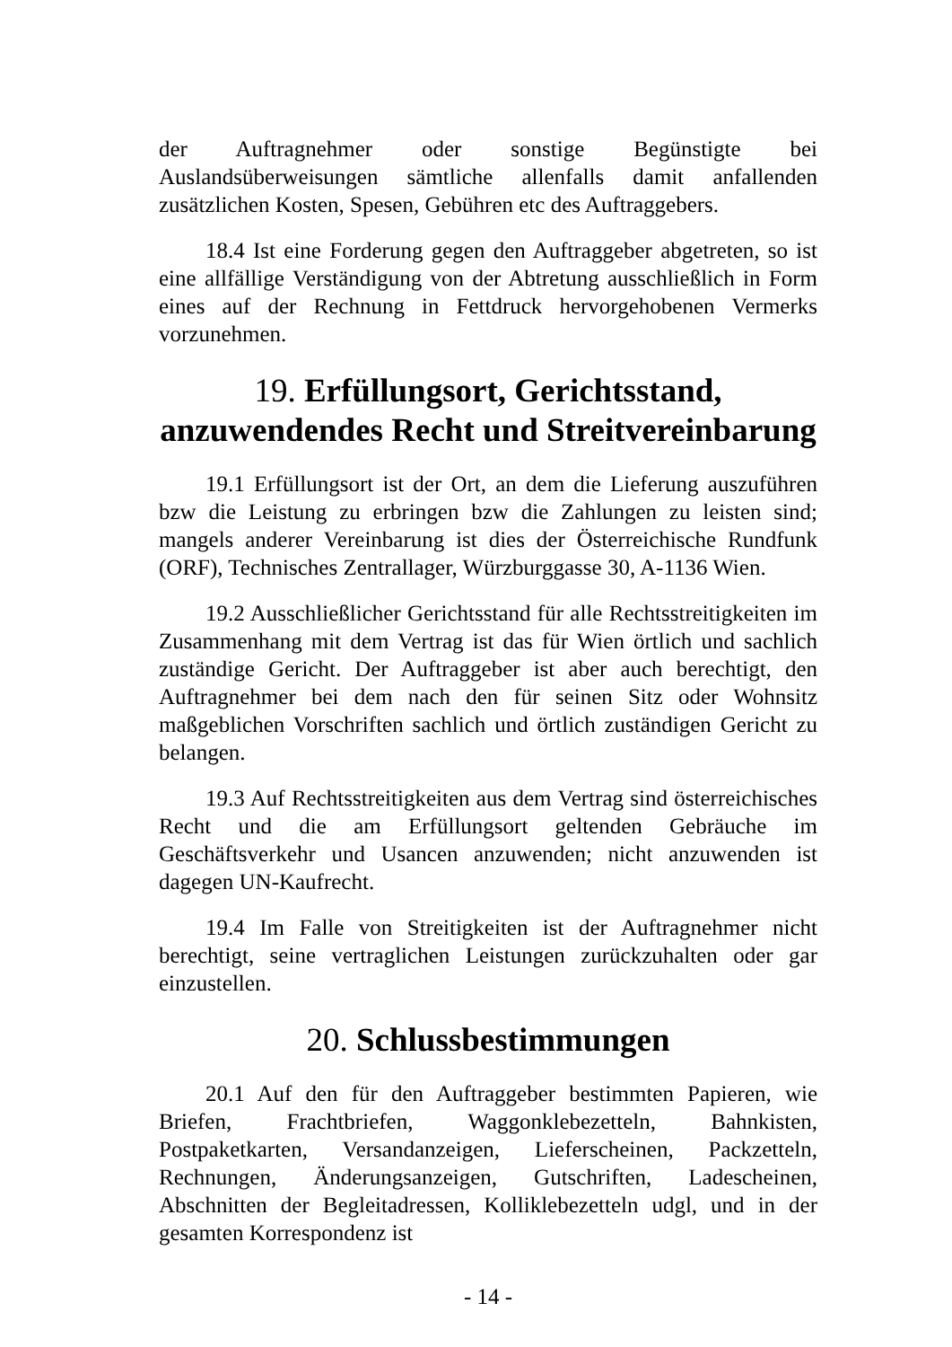der Auftragnehmer oder sonstige Begünstigte bei Auslandsüberweisungen sämtliche allenfalls damit anfallenden zusätzlichen Kosten, Spesen, Gebühren etc des Auftraggebers.
18.4 Ist eine Forderung gegen den Auftraggeber abgetreten, so ist eine allfällige Verständigung von der Abtretung ausschließlich in Form eines auf der Rechnung in Fettdruck hervorgehobenen Vermerks vorzunehmen.
19. Erfüllungsort, Gerichtsstand, anzuwendendes Recht und Streitvereinbarung
19.1 Erfüllungsort ist der Ort, an dem die Lieferung auszuführen bzw die Leistung zu erbringen bzw die Zahlungen zu leisten sind; mangels anderer Vereinbarung ist dies der Österreichische Rundfunk (ORF), Technisches Zentrallager, Würzburggasse 30, A-1136 Wien.
19.2 Ausschließlicher Gerichtsstand für alle Rechtsstreitigkeiten im Zusammenhang mit dem Vertrag ist das für Wien örtlich und sachlich zuständige Gericht. Der Auftraggeber ist aber auch berechtigt, den Auftragnehmer bei dem nach den für seinen Sitz oder Wohnsitz maßgeblichen Vorschriften sachlich und örtlich zuständigen Gericht zu belangen.
19.3 Auf Rechtsstreitigkeiten aus dem Vertrag sind österreichisches Recht und die am Erfüllungsort geltenden Gebräuche im Geschäftsverkehr und Usancen anzuwenden; nicht anzuwenden ist dagegen UN-Kaufrecht.
19.4 Im Falle von Streitigkeiten ist der Auftragnehmer nicht berechtigt, seine vertraglichen Leistungen zurückzuhalten oder gar einzustellen.
20. Schlussbestimmungen
20.1 Auf den für den Auftraggeber bestimmten Papieren, wie Briefen, Frachtbriefen, Waggonklebezetteln, Bahnkisten, Postpaketkarten, Versandanzeigen, Lieferscheinen, Packzetteln, Rechnungen, Änderungsanzeigen, Gutschriften, Ladescheinen, Abschnitten der Begleitadressen, Kolliklebezetteln udgl, und in der gesamten Korrespondenz ist
- 14 -